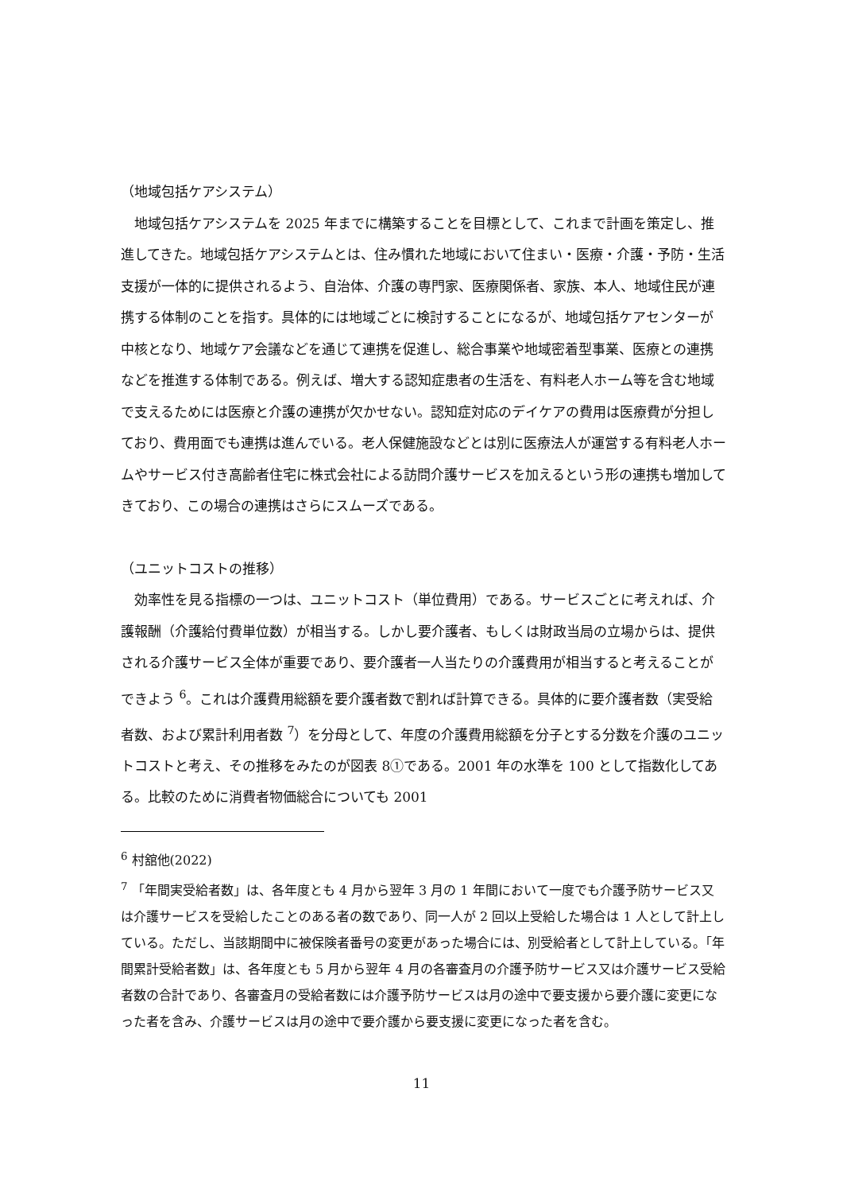（地域包括ケアシステム）
　地域包括ケアシステムを 2025 年までに構築することを目標として、これまで計画を策定し、推進してきた。地域包括ケアシステムとは、住み慣れた地域において住まい・医療・介護・予防・生活支援が一体的に提供されるよう、自治体、介護の専門家、医療関係者、家族、本人、地域住民が連携する体制のことを指す。具体的には地域ごとに検討することになるが、地域包括ケアセンターが中核となり、地域ケア会議などを通じて連携を促進し、総合事業や地域密着型事業、医療との連携などを推進する体制である。例えば、増大する認知症患者の生活を、有料老人ホーム等を含む地域で支えるためには医療と介護の連携が欠かせない。認知症対応のデイケアの費用は医療費が分担しており、費用面でも連携は進んでいる。老人保健施設などとは別に医療法人が運営する有料老人ホームやサービス付き高齢者住宅に株式会社による訪問介護サービスを加えるという形の連携も増加してきており、この場合の連携はさらにスムーズである。
（ユニットコストの推移）
　効率性を見る指標の一つは、ユニットコスト（単位費用）である。サービスごとに考えれば、介護報酬（介護給付費単位数）が相当する。しかし要介護者、もしくは財政当局の立場からは、提供される介護サービス全体が重要であり、要介護者一人当たりの介護費用が相当すると考えることができよう <sup>6</sup>。これは介護費用総額を要介護者数で割れば計算できる。具体的に要介護者数（実受給者数、および累計利用者数 <sup>7</sup>）を分母として、年度の介護費用総額を分子とする分数を介護のユニットコストと考え、その推移をみたのが図表 8①である。2001 年の水準を 100 として指数化してある。比較のために消費者物価総合についても 2001
<sup>6</sup> 村舘他(2022)
<sup>7</sup> 「年間実受給者数」は、各年度とも 4 月から翌年 3 月の 1 年間において一度でも介護予防サービス又は介護サービスを受給したことのある者の数であり、同一人が 2 回以上受給した場合は 1 人として計上している。ただし、当該期間中に被保険者番号の変更があった場合には、別受給者として計上している。「年間累計受給者数」は、各年度とも 5 月から翌年 4 月の各審査月の介護予防サービス又は介護サービス受給者数の合計であり、各審査月の受給者数には介護予防サービスは月の途中で要支援から要介護に変更になった者を含み、介護サービスは月の途中で要介護から要支援に変更になった者を含む。
11